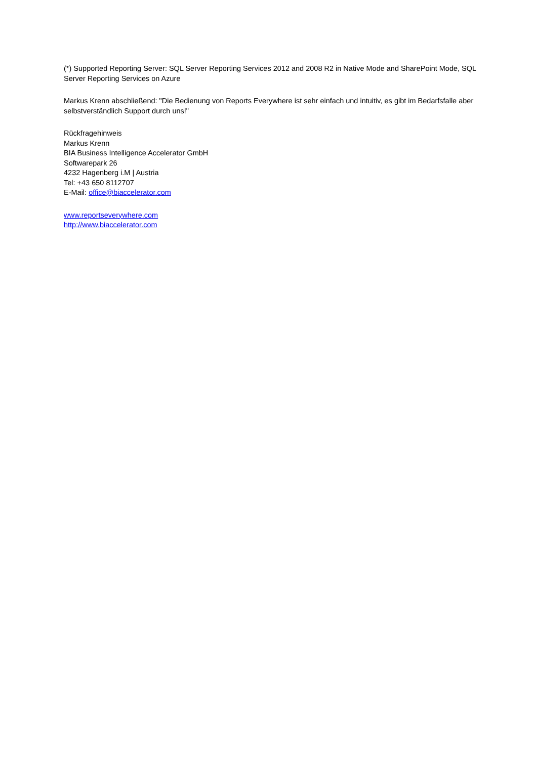(*) Supported Reporting Server: SQL Server Reporting Services 2012 and 2008 R2 in Native Mode and SharePoint Mode, SQL Server Reporting Services on Azure
Markus Krenn abschließend: "Die Bedienung von Reports Everywhere ist sehr einfach und intuitiv, es gibt im Bedarfsfalle aber selbstverständlich Support durch uns!"
Rückfragehinweis
Markus Krenn
BIA Business Intelligence Accelerator GmbH
Softwarepark 26
4232 Hagenberg i.M | Austria
Tel: +43 650 8112707
E-Mail: office@biaccelerator.com
www.reportseverywhere.com
http://www.biaccelerator.com